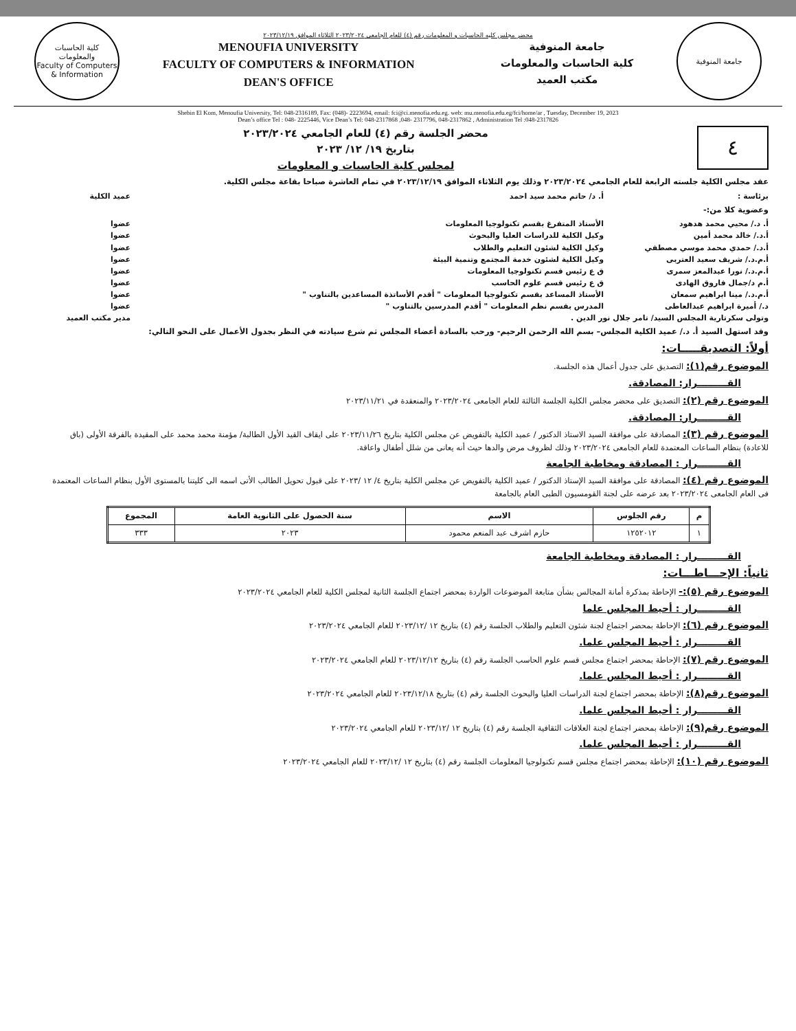كلية الحاسبات والمعلومات
Faculty of Computers & Information
محضر مجلس كليه الحاسبات و المعلومات رقم (٤) للعام الجامعى ٢٠٢٣/٢٠٢٤ الثلاثاء الموافق ٢٠٢٣/١٢/١٩
MENOUFIA UNIVERSITY
FACULTY OF COMPUTERS & INFORMATION
DEAN'S OFFICE
جامعة المنوفية
كلية الحاسبات والمعلومات
مكتب العميد
جامعة المنوفية
Shebin El Kom, Menoufia University, Tel: 048-2316189, Fax: (048)- 2223694, email: fci@ci.menofia.edu.eg. web: mu.menofia.edu.eg/fci/home/ar , Tuesday, December 19, 2023
Dean’s office Tel : 048- 2225446, Vice Dean’s Tel: 048-2317868 ,048- 2317796, 048-2317862 , Administration Tel :048-2317826
٤
محضر الجلسة رقم (٤) للعام الجامعي ٢٠٢٣/٢٠٢٤
بتاريخ ١٩/ ١٢/ ٢٠٢٣
لمجلس كلية الحاسبات و المعلومات
عقد مجلس الكلية جلسته الرابعة للعام الجامعي ٢٠٢٣/٢٠٢٤ وذلك يوم الثلاثاء الموافق ٢٠٢٣/١٢/١٩ في تمام العاشرة صباحا بقاعة مجلس الكلية.
برئاسة : أ. د/ حاتم محمد سيد احمد عميد الكلية
وعضوية كلا من:-
أ. د./ محيي محمد هدهود الأستاذ المتفرغ بقسم تكنولوجيا المعلومات عضوا أ.د./ خالد محمد أمين وكيل الكلية للدراسات العليا والبحوث عضوا أ.د./ حمدي محمد موسي مصطفي وكيل الكلية لشئون التعليم والطلاب عضوا أ.م.د./ شريف سعيد العتربى وكيل الكلية لشئون خدمة المجتمع وتنمية البيئة عضوا أ.م.د./ نورا عبدالمعز سمرى ق ع رئيس قسم تكنولوجيا المعلومات عضوا أ.م د/جمال فاروق الهادى ق ع رئيس قسم علوم الحاسب عضوا أ.م.د./ مينا ابراهيم سمعان الأستاذ المساعد بقسم تكنولوجيا المعلومات " أقدم الأساتذة المساعدين بالتناوب " عضوا د./ أميرة ابراهيم عبدالعاطى المدرس بقسم نظم المعلومات " أقدم المدرسين بالتناوب " عضوا
وتولى سكرتارية المجلس السيد/ تامر جلال نور الدين . مدير مكتب العميد
وقد استهل السيد أ. د./ عميد الكلية المجلس– بسم الله الرحمن الرحيم- ورحب بالسادة أعضاء المجلس ثم شرع سيادته في النظر بجدول الأعمال على النحو التالي:
أولاً: التصديقـــــات:
الموضوع رقم(١): التصديق على جدول أعمال هذه الجلسة.
القـــــــــرار: المصادقة.
الموضوع رقم (٢): التصديق على محضر مجلس الكلية الجلسة الثالثة للعام الجامعى ٢٠٢٣/٢٠٢٤ والمنعقدة في ٢٠٢٣/١١/٢١
القـــــــــرار: المصادقة.
الموضوع رقم (٣): المصادقة على موافقة السيد الاستاذ الدكتور / عميد الكلية بالتفويض عن مجلس الكلية بتاريخ ٢٠٢٣/١١/٢٦ على ايقاف القيد الأول الطالبة/ مؤمنة محمد محمد على المقيدة بالفرقة الأولى (باق للاعادة) بنظام الساعات المعتمدة للعام الجامعى ٢٠٢٣/٢٠٢٤ وذلك لظروف مرض والدها حيث أنه يعانى من شلل أطفال واعاقة.
القـــــــــرار : المصادقة ومخاطبة الجامعة
الموضوع رقم (٤): المصادقة على موافقة السيد الإستاذ الدكتور / عميد الكلية بالتفويض عن مجلس الكلية بتاريخ ٤/ ١٢ /٢٠٢٣ على قبول تحويل الطالب الأتى اسمه الى كليتنا بالمستوى الأول بنظام الساعات المعتمدة فى العام الجامعى ٢٠٢٣/٢٠٢٤ بعد عرضه على لجنة القومسيون الطبى العام بالجامعة
| م | رقم الجلوس | الاسم | سنة الحصول على الثانوية العامة | المجموع |
| --- | --- | --- | --- | --- |
| ١ | ١٢٥٢٠١٢ | حازم اشرف عبد المنعم محمود | ٢٠٢٣ | ٣٣٣ |
القـــــــــرار : المصادقة ومخاطبة الجامعة
ثانياً: الإحـــاطـــات:
الموضوع رقم (٥):- الإحاطة بمذكرة أمانة المجالس بشأن متابعة الموضوعات الواردة بمحضر اجتماع الجلسة الثانية لمجلس الكلية للعام الجامعي ٢٠٢٣/٢٠٢٤
القـــــــــرار : أحيط المجلس علما
الموضوع رقم (٦): الإحاطة بمحضر اجتماع لجنة شئون التعليم والطلاب الجلسة رقم (٤) بتاريخ ١٢ /٢٠٢٣/١٢ للعام الجامعي ٢٠٢٣/٢٠٢٤
القـــــــــرار : أحيط المجلس علما.
الموضوع رقم (٧): الإحاطة بمحضر اجتماع مجلس قسم علوم الحاسب الجلسة رقم (٤) بتاريخ ٢٠٢٣/١٢/١٢ للعام الجامعي ٢٠٢٣/٢٠٢٤
القـــــــــرار : أحيط المجلس علما.
الموضوع رقم(٨): الإحاطة بمحضر اجتماع لجنة الدراسات العليا والبحوث الجلسة رقم (٤) بتاريخ ٢٠٢٣/١٢/١٨ للعام الجامعي ٢٠٢٣/٢٠٢٤
القـــــــــرار : أحيط المجلس علما.
الموضوع رقم(٩): الإحاطة بمحضر اجتماع لجنة العلاقات الثقافية الجلسة رقم (٤) بتاريخ ١٢ /٢٠٢٣/١٢ للعام الجامعي ٢٠٢٣/٢٠٢٤
القـــــــــرار : أحيط المجلس علما.
الموضوع رقم (١٠): الإحاطة بمحضر اجتماع مجلس قسم تكنولوجيا المعلومات الجلسة رقم (٤) بتاريخ ١٢ /٢٠٢٣/١٢ للعام الجامعي ٢٠٢٣/٢٠٢٤